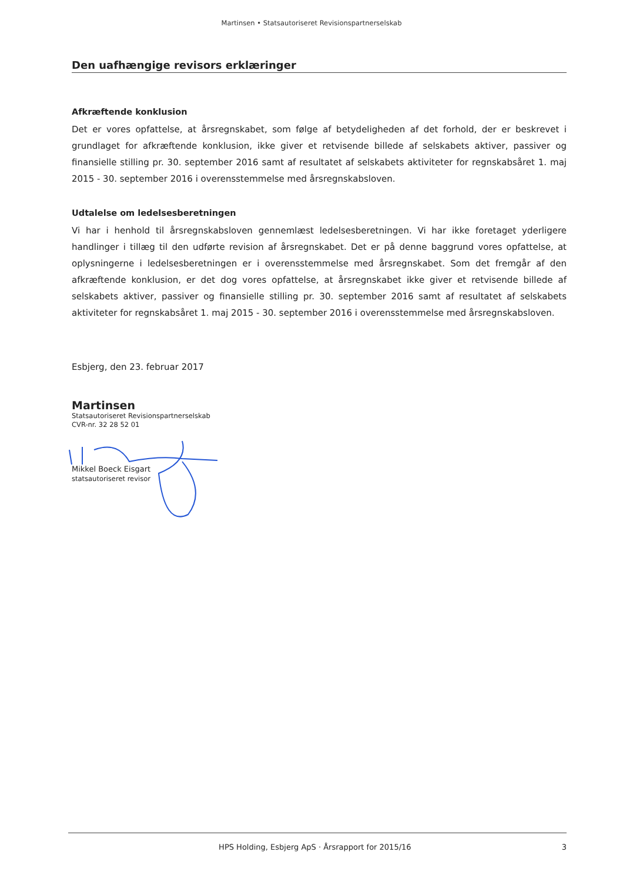Martinsen • Statsautoriseret Revisionspartnerselskab
Den uafhængige revisors erklæringer
Afkræftende konklusion
Det er vores opfattelse, at årsregnskabet, som følge af betydeligheden af det forhold, der er beskrevet i grundlaget for afkræftende konklusion, ikke giver et retvisende billede af selskabets aktiver, passiver og finansielle stilling pr. 30. september 2016 samt af resultatet af selskabets aktiviteter for regnskabsåret 1. maj 2015 - 30. september 2016 i overensstemmelse med årsregnskabsloven.
Udtalelse om ledelsesberetningen
Vi har i henhold til årsregnskabsloven gennemlæst ledelsesberetningen. Vi har ikke foretaget yderligere handlinger i tillæg til den udførte revision af årsregnskabet. Det er på denne baggrund vores opfattelse, at oplysningerne i ledelsesberetningen er i overensstemmelse med årsregnskabet. Som det fremgår af den afkræftende konklusion, er det dog vores opfattelse, at årsregnskabet ikke giver et retvisende billede af selskabets aktiver, passiver og finansielle stilling pr. 30. september 2016 samt af resultatet af selskabets aktiviteter for regnskabsåret 1. maj 2015 - 30. september 2016 i overensstemmelse med årsregnskabsloven.
Esbjerg, den 23. februar 2017
Martinsen
Statsautoriseret Revisionspartnerselskab
CVR-nr. 32 28 52 01
Mikkel Boeck Eisgart
statsautoriseret revisor
HPS Holding, Esbjerg ApS · Årsrapport for 2015/16 3